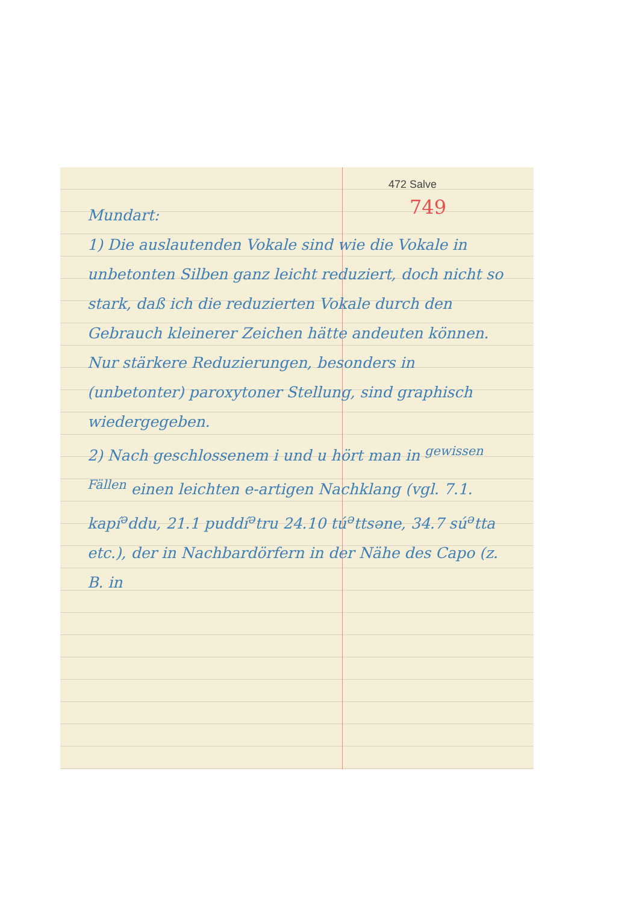472 Salve
749
Mundart:
1) Die auslautenden Vokale sind wie die Vokale in unbetonten Silben ganz leicht reduziert, doch nicht so stark, daß ich die reduzierten Vokale durch den Gebrauch kleinerer Zeichen hätte andeuten können. Nur stärkere Reduzierungen, besonders in (unbetonter) paroxytoner Stellung, sind graphisch wiedergegeben.
2) Nach geschlossenem i und u hört man in <sup>gewissen Fällen</sup> einen leichten e-artigen Nachklang (vgl. 7.1. kapí<sup>ə</sup>ddu, 21.1 puddí<sup>ə</sup>tru 24.10 tú<sup>ə</sup>ttsəne, 34.7 sú<sup>ə</sup>tta etc.), der in Nachbardörfern in der Nähe des Capo (z. B. in